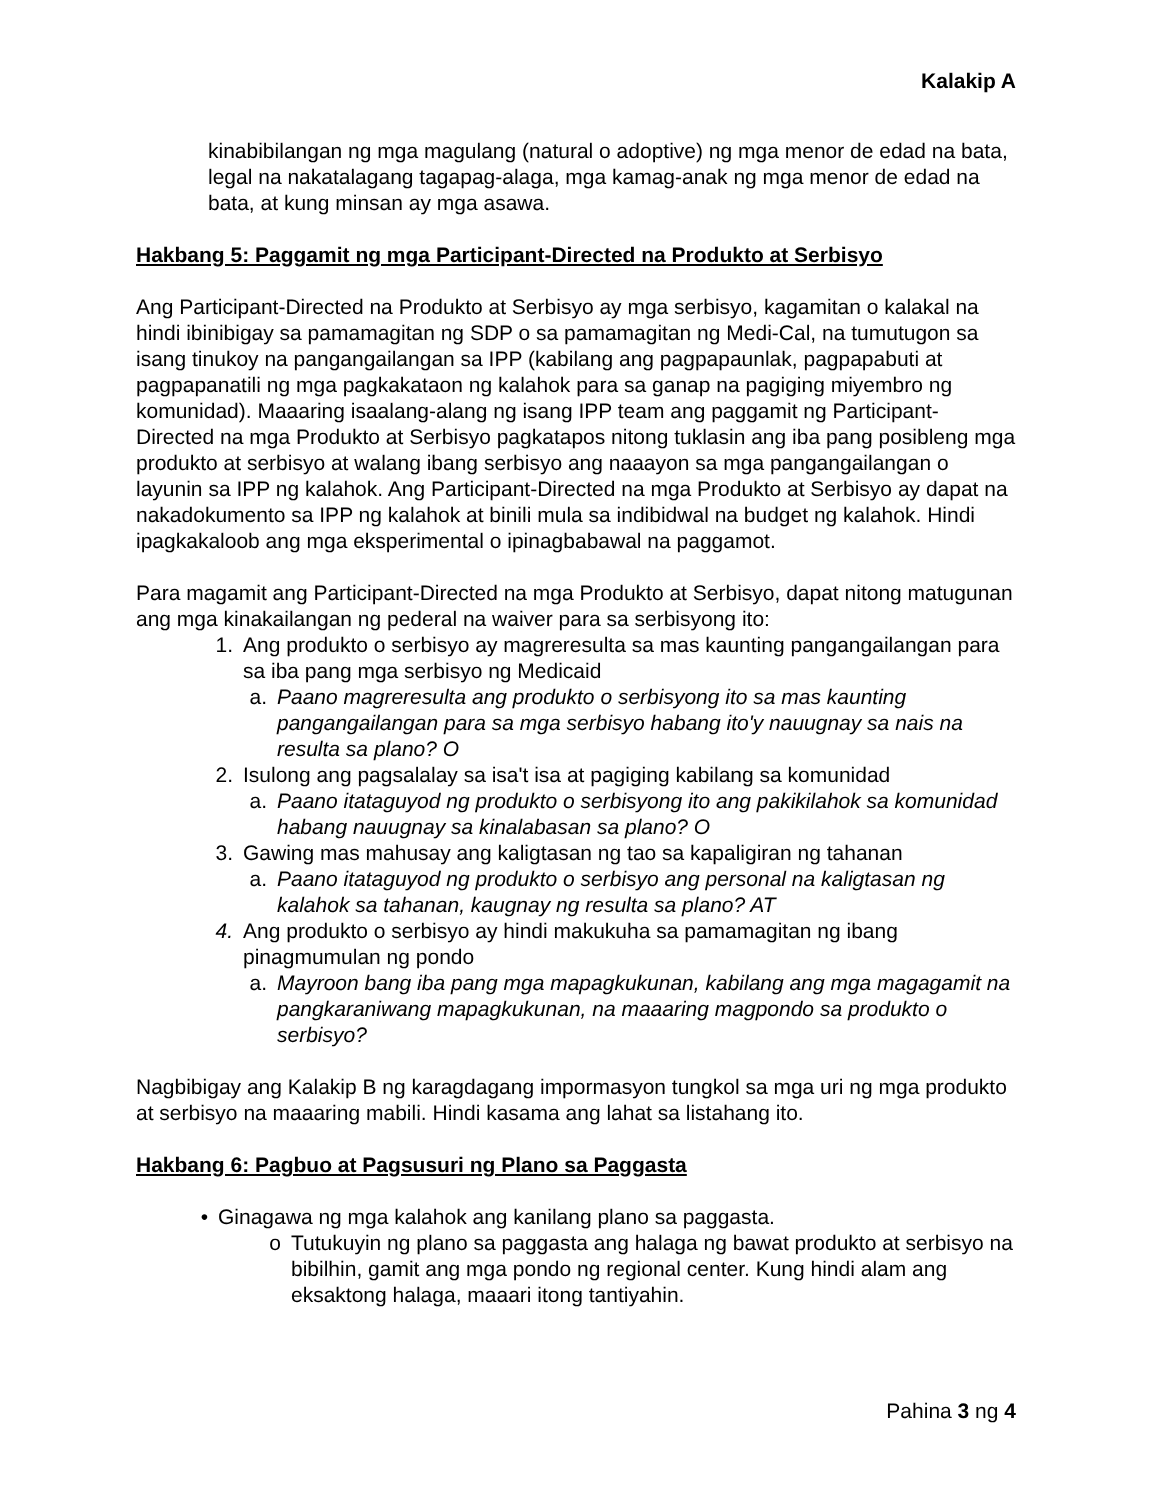Kalakip A
kinabibilangan ng mga magulang (natural o adoptive) ng mga menor de edad na bata, legal na nakatalagang tagapag-alaga, mga kamag-anak ng mga menor de edad na bata, at kung minsan ay mga asawa.
Hakbang 5: Paggamit ng mga Participant-Directed na Produkto at Serbisyo
Ang Participant-Directed na Produkto at Serbisyo ay mga serbisyo, kagamitan o kalakal na hindi ibinibigay sa pamamagitan ng SDP o sa pamamagitan ng Medi-Cal, na tumutugon sa isang tinukoy na pangangailangan sa IPP (kabilang ang pagpapaunlak, pagpapabuti at pagpapanatili ng mga pagkakataon ng kalahok para sa ganap na pagiging miyembro ng komunidad). Maaaring isaalang-alang ng isang IPP team ang paggamit ng Participant-Directed na mga Produkto at Serbisyo pagkatapos nitong tuklasin ang iba pang posibleng mga produkto at serbisyo at walang ibang serbisyo ang naaayon sa mga pangangailangan o layunin sa IPP ng kalahok. Ang Participant-Directed na mga Produkto at Serbisyo ay dapat na nakadokumento sa IPP ng kalahok at binili mula sa indibidwal na budget ng kalahok. Hindi ipagkakaloob ang mga eksperimental o ipinagbabawal na paggamot.
Para magamit ang Participant-Directed na mga Produkto at Serbisyo, dapat nitong matugunan ang mga kinakailangan ng pederal na waiver para sa serbisyong ito:
1. Ang produkto o serbisyo ay magreresulta sa mas kaunting pangangailangan para sa iba pang mga serbisyo ng Medicaid
a. Paano magreresulta ang produkto o serbisyong ito sa mas kaunting pangangailangan para sa mga serbisyo habang ito'y nauugnay sa nais na resulta sa plano? O
2. Isulong ang pagsalalay sa isa't isa at pagiging kabilang sa komunidad
a. Paano itataguyod ng produkto o serbisyong ito ang pakikilahok sa komunidad habang nauugnay sa kinalabasan sa plano? O
3. Gawing mas mahusay ang kaligtasan ng tao sa kapaligiran ng tahanan
a. Paano itataguyod ng produkto o serbisyo ang personal na kaligtasan ng kalahok sa tahanan, kaugnay ng resulta sa plano? AT
4. Ang produkto o serbisyo ay hindi makukuha sa pamamagitan ng ibang pinagmumulan ng pondo
a. Mayroon bang iba pang mga mapagkukunan, kabilang ang mga magagamit na pangkaraniwang mapagkukunan, na maaaring magpondo sa produkto o serbisyo?
Nagbibigay ang Kalakip B ng karagdagang impormasyon tungkol sa mga uri ng mga produkto at serbisyo na maaaring mabili. Hindi kasama ang lahat sa listahang ito.
Hakbang 6: Pagbuo at Pagsusuri ng Plano sa Paggasta
• Ginagawa ng mga kalahok ang kanilang plano sa paggasta.
o Tutukuyin ng plano sa paggasta ang halaga ng bawat produkto at serbisyo na bibilhin, gamit ang mga pondo ng regional center. Kung hindi alam ang eksaktong halaga, maaari itong tantiyahin.
Pahina 3 ng 4